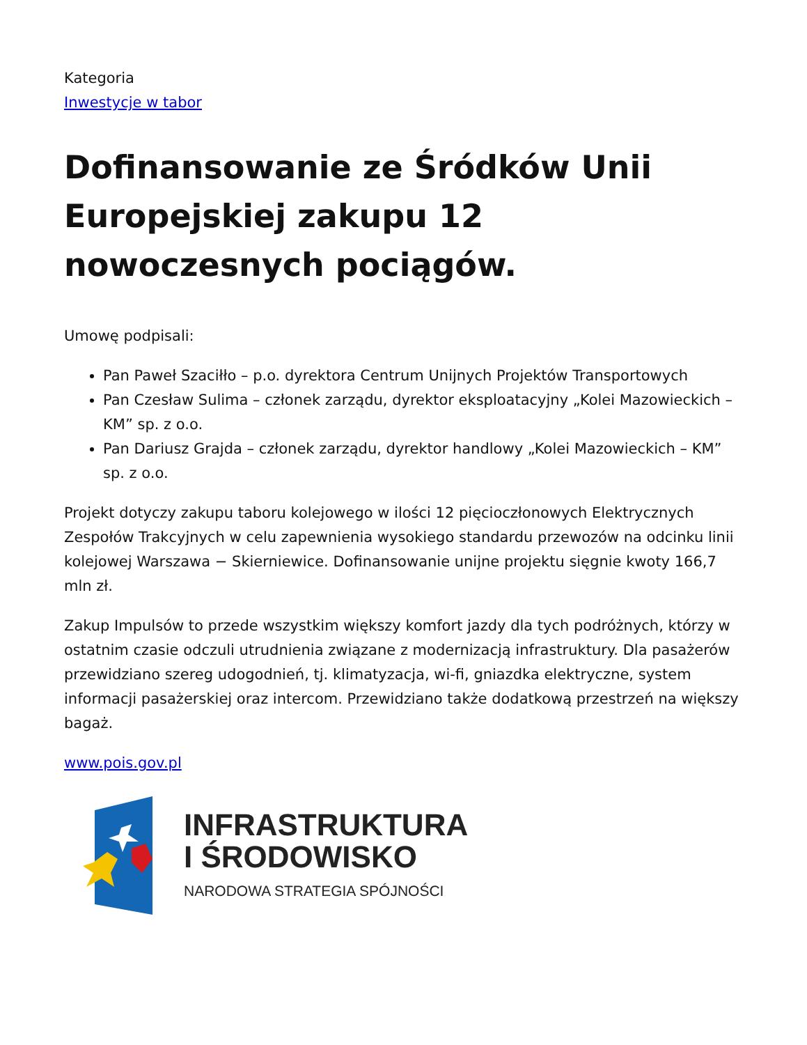Kategoria
Inwestycje w tabor
Dofinansowanie ze Śródków Unii Europejskiej zakupu 12 nowoczesnych pociągów.
Umowę podpisali:
Pan Paweł Szaciłło – p.o. dyrektora Centrum Unijnych Projektów Transportowych
Pan Czesław Sulima – członek zarządu, dyrektor eksploatacyjny „Kolei Mazowieckich – KM” sp. z o.o.
Pan Dariusz Grajda – członek zarządu, dyrektor handlowy „Kolei Mazowieckich – KM” sp. z o.o.
Projekt dotyczy zakupu taboru kolejowego w ilości 12 pięcioczłonowych Elektrycznych Zespołów Trakcyjnych w celu zapewnienia wysokiego standardu przewozów na odcinku linii kolejowej Warszawa − Skierniewice. Dofinansowanie unijne projektu sięgnie kwoty 166,7 mln zł.
Zakup Impulsów to przede wszystkim większy komfort jazdy dla tych podróżnych, którzy w ostatnim czasie odczuli utrudnienia związane z modernizacją infrastruktury. Dla pasażerów przewidziano szereg udogodnień, tj. klimatyzacja, wi-fi, gniazdka elektryczne, system informacji pasażerskiej oraz intercom. Przewidziano także dodatkową przestrzeń na większy bagaż.
www.pois.gov.pl
INFRASTRUKTURA
I ŚRODOWISKO
NARODOWA STRATEGIA SPÓJNOŚCI